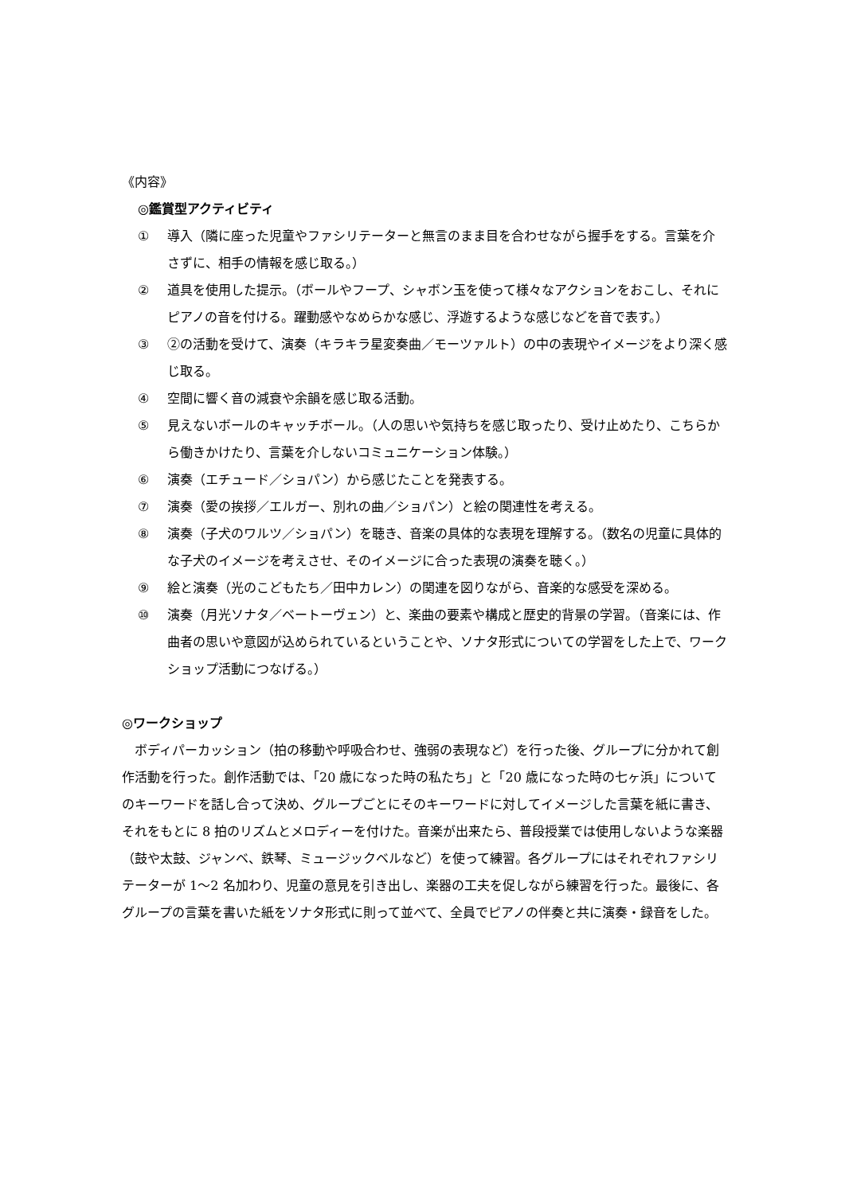《内容》
◎鑑賞型アクティビティ
① 導入（隣に座った児童やファシリテーターと無言のまま目を合わせながら握手をする。言葉を介さずに、相手の情報を感じ取る。）
② 道具を使用した提示。（ボールやフープ、シャボン玉を使って様々なアクションをおこし、それにピアノの音を付ける。躍動感やなめらかな感じ、浮遊するような感じなどを音で表す。）
③ ②の活動を受けて、演奏（キラキラ星変奏曲／モーツァルト）の中の表現やイメージをより深く感じ取る。
④ 空間に響く音の減衰や余韻を感じ取る活動。
⑤ 見えないボールのキャッチボール。（人の思いや気持ちを感じ取ったり、受け止めたり、こちらから働きかけたり、言葉を介しないコミュニケーション体験。）
⑥ 演奏（エチュード／ショパン）から感じたことを発表する。
⑦ 演奏（愛の挨拶／エルガー、別れの曲／ショパン）と絵の関連性を考える。
⑧ 演奏（子犬のワルツ／ショパン）を聴き、音楽の具体的な表現を理解する。（数名の児童に具体的な子犬のイメージを考えさせ、そのイメージに合った表現の演奏を聴く。）
⑨ 絵と演奏（光のこどもたち／田中カレン）の関連を図りながら、音楽的な感受を深める。
⑩ 演奏（月光ソナタ／ベートーヴェン）と、楽曲の要素や構成と歴史的背景の学習。（音楽には、作曲者の思いや意図が込められているということや、ソナタ形式についての学習をした上で、ワークショップ活動につなげる。）
◎ワークショップ
ボディパーカッション（拍の移動や呼吸合わせ、強弱の表現など）を行った後、グループに分かれて創作活動を行った。創作活動では、「20 歳になった時の私たち」と「20 歳になった時の七ヶ浜」についてのキーワードを話し合って決め、グループごとにそのキーワードに対してイメージした言葉を紙に書き、それをもとに 8 拍のリズムとメロディーを付けた。音楽が出来たら、普段授業では使用しないような楽器（鼓や太鼓、ジャンベ、鉄琴、ミュージックベルなど）を使って練習。各グループにはそれぞれファシリテーターが 1〜2 名加わり、児童の意見を引き出し、楽器の工夫を促しながら練習を行った。最後に、各グループの言葉を書いた紙をソナタ形式に則って並べて、全員でピアノの伴奏と共に演奏・録音をした。